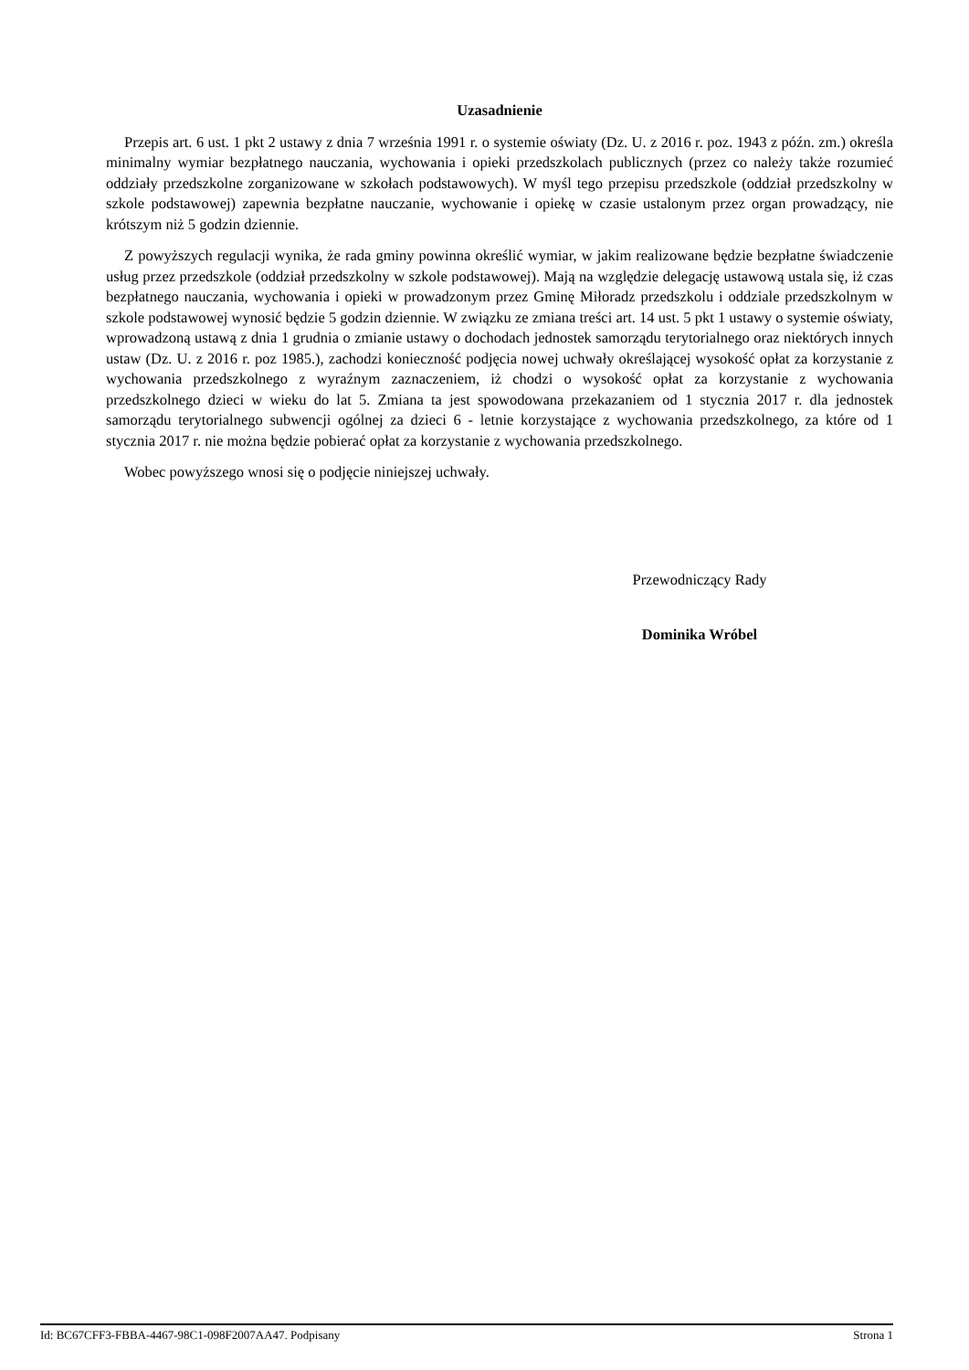Uzasadnienie
Przepis art. 6 ust. 1 pkt 2 ustawy z dnia 7 września 1991 r. o systemie oświaty (Dz. U. z 2016 r. poz. 1943 z późn. zm.) określa minimalny wymiar bezpłatnego nauczania, wychowania i opieki przedszkolach publicznych (przez co należy także rozumieć oddziały przedszkolne zorganizowane w szkołach podstawowych). W myśl tego przepisu przedszkole (oddział przedszkolny w szkole podstawowej) zapewnia bezpłatne nauczanie, wychowanie i opiekę w czasie ustalonym przez organ prowadzący, nie krótszym niż 5 godzin dziennie.
Z powyższych regulacji wynika, że rada gminy powinna określić wymiar, w jakim realizowane będzie bezpłatne świadczenie usług przez przedszkole (oddział przedszkolny w szkole podstawowej). Mają na względzie delegację ustawową ustala się, iż czas bezpłatnego nauczania, wychowania i opieki w prowadzonym przez Gminę Miłoradz przedszkolu i oddziale przedszkolnym w szkole podstawowej wynosić będzie 5 godzin dziennie. W związku ze zmiana treści art. 14 ust. 5 pkt 1 ustawy o systemie oświaty, wprowadzoną ustawą z dnia 1 grudnia o zmianie ustawy o dochodach jednostek samorządu terytorialnego oraz niektórych innych ustaw (Dz. U. z 2016 r. poz 1985.), zachodzi konieczność podjęcia nowej uchwały określającej wysokość opłat za korzystanie z wychowania przedszkolnego z wyraźnym zaznaczeniem, iż chodzi o wysokość opłat za korzystanie z wychowania przedszkolnego dzieci w wieku do lat 5. Zmiana ta jest spowodowana przekazaniem od 1 stycznia 2017 r. dla jednostek samorządu terytorialnego subwencji ogólnej za dzieci 6 - letnie korzystające z wychowania przedszkolnego, za które od 1 stycznia 2017 r. nie można będzie pobierać opłat za korzystanie z wychowania przedszkolnego.
Wobec powyższego wnosi się o podjęcie niniejszej uchwały.
Przewodniczący Rady
Dominika Wróbel
Id: BC67CFF3-FBBA-4467-98C1-098F2007AA47. Podpisany Strona 1